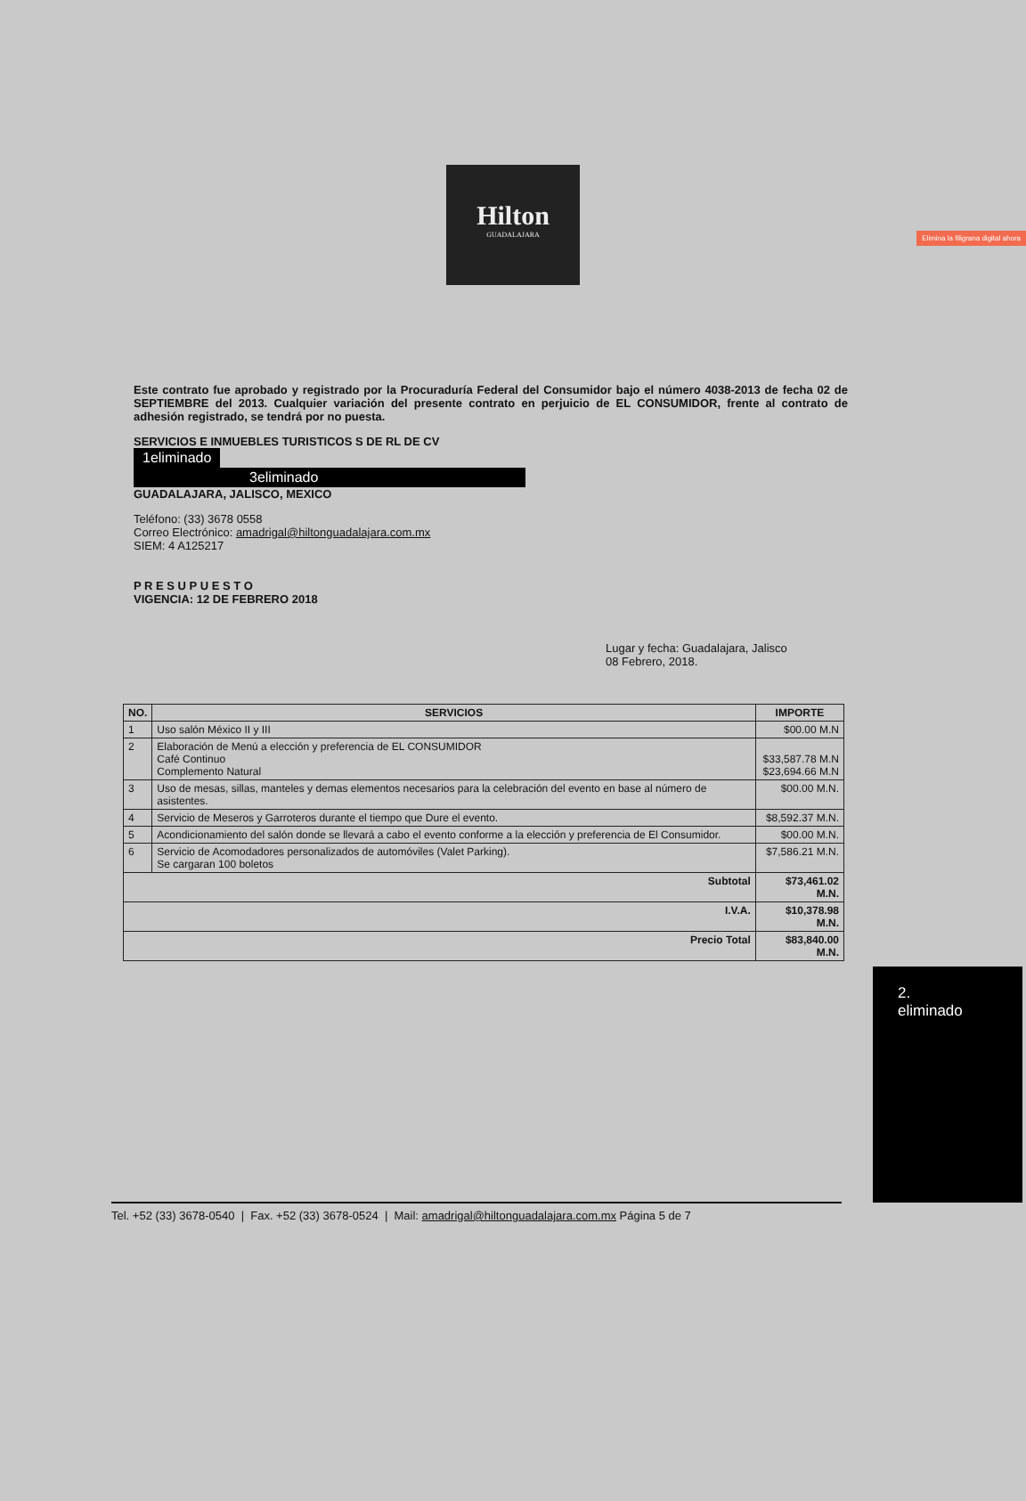Elimina la filigrana digital ahora
Hilton
GUADALAJARA
Este contrato fue aprobado y registrado por la Procuraduría Federal del Consumidor bajo el número 4038-2013 de fecha 02 de SEPTIEMBRE del 2013. Cualquier variación del presente contrato en perjuicio de EL CONSUMIDOR, frente al contrato de adhesión registrado, se tendrá por no puesta.
SERVICIOS E INMUEBLES TURISTICOS S DE RL DE CV
1eliminado
3eliminado
GUADALAJARA, JALISCO, MEXICO
Teléfono: (33) 3678 0558
Correo Electrónico: amadrigal@hiltonguadalajara.com.mx
SIEM: 4 A125217
P R E S U P U E S T O
VIGENCIA: 12 DE FEBRERO 2018
Lugar y fecha: Guadalajara, Jalisco
08 Febrero, 2018.
2.
eliminado
| NO. | SERVICIOS | IMPORTE |
| --- | --- | --- |
| 1 | Uso salón México II y III | $00.00 M.N |
| 2 | Elaboración de Menú a elección y preferencia de EL CONSUMIDOR Café Continuo Complemento Natural | $33,587.78 M.N $23,694.66 M.N |
| 3 | Uso de mesas, sillas, manteles y demas elementos necesarios para la celebración del evento en base al número de asistentes. | $00.00 M.N. |
| 4 | Servicio de Meseros y Garroteros durante el tiempo que Dure el evento. | $8,592.37 M.N. |
| 5 | Acondicionamiento del salón donde se llevará a cabo el evento conforme a la elección y preferencia de El Consumidor. | $00.00 M.N. |
| 6 | Servicio de Acomodadores personalizados de automóviles (Valet Parking). Se cargaran 100 boletos | $7,586.21 M.N. |
| Subtotal | | $73,461.02 M.N. |
| I.V.A. | | $10,378.98 M.N. |
| Precio Total | | $83,840.00 M.N. |
Tel. +52 (33) 3678-0540 | Fax. +52 (33) 3678-0524 | Mail: amadrigal@hiltonguadalajara.com.mx Página 5 de 7